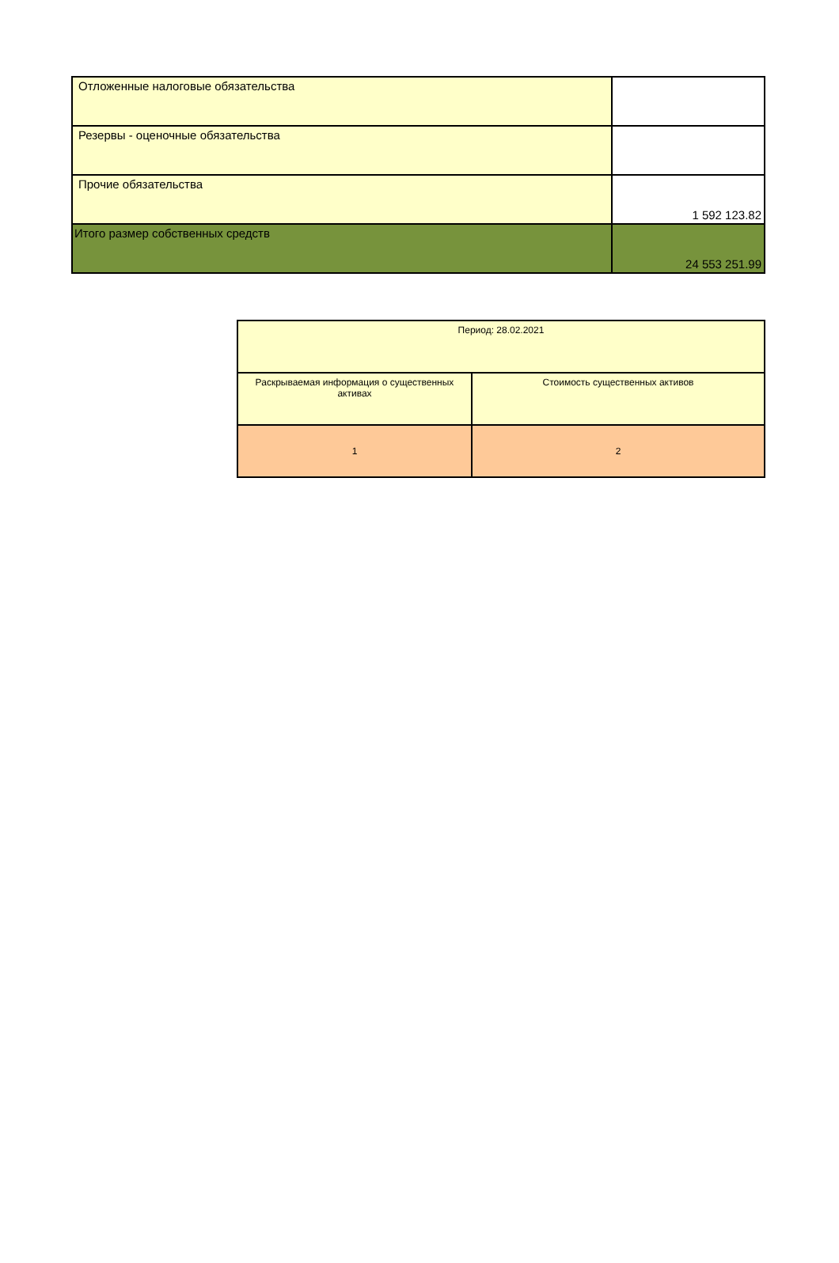| Отложенные налоговые обязательства | |
| Резервы - оценочные обязательства | |
| Прочие обязательства | 1 592 123.82 |
| Итого размер собственных средств | 24 553 251.99 |
| Период: 28.02.2021 | |
| Раскрываемая информация о существенных активах | Стоимость существенных активов |
| 1 | 2 |